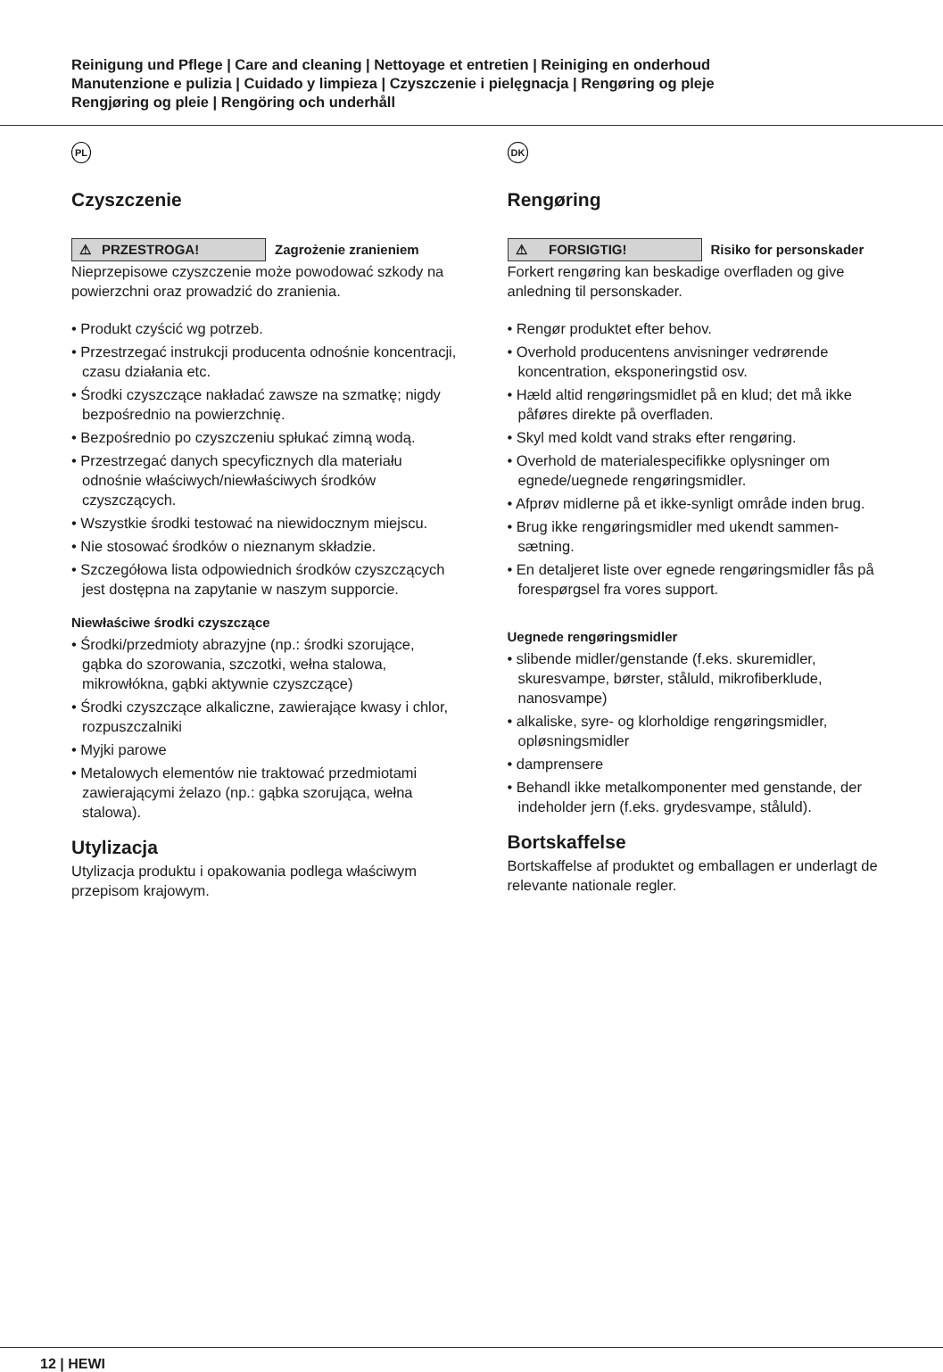Reinigung und Pflege | Care and cleaning | Nettoyage et entretien | Reiniging en onderhoud
Manutenzione e pulizia | Cuidado y limpieza | Czyszczenie i pielęgnacja | Rengøring og pleje
Rengjøring og pleie | Rengöring och underhåll
PL
Czyszczenie
⚠ PRZESTROGA!
Zagrożenie zranieniem
Nieprzepisowe czyszczenie może powodować szkody na powierzchni oraz prowadzić do zranienia.
• Produkt czyścić wg potrzeb.
• Przestrzegać instrukcji producenta odnośnie koncentracji, czasu działania etc.
• Środki czyszczące nakładać zawsze na szmatkę; nigdy bezpośrednio na powierzchnię.
• Bezpośrednio po czyszczeniu spłukać zimną wodą.
• Przestrzegać danych specyficznych dla materiału odnośnie właściwych/niewłaściwych środków czyszczących.
• Wszystkie środki testować na niewidocznym miejscu.
• Nie stosować środków o nieznanym składzie.
• Szczegółowa lista odpowiednich środków czyszczących jest dostępna na zapytanie w naszym supporcie.
Niewłaściwe środki czyszczące
• Środki/przedmioty abrazyjne (np.: środki szorujące, gąbka do szorowania, szczotki, wełna stalowa, mikrowłókna, gąbki aktywnie czyszczące)
• Środki czyszczące alkaliczne, zawierające kwasy i chlor, rozpuszczalniki
• Myjki parowe
• Metalowych elementów nie traktować przedmiotami zawierającymi żelazo (np.: gąbka szorująca, wełna stalowa).
Utylizacja
Utylizacja produktu i opakowania podlega właściwym przepisom krajowym.
DK
Rengøring
⚠ FORSIGTIG!
Risiko for personskader
Forkert rengøring kan beskadige overfladen og give anledning til personskader.
• Rengør produktet efter behov.
• Overhold producentens anvisninger vedrørende koncentration, eksponeringstid osv.
• Hæld altid rengøringsmidlet på en klud; det må ikke påføres direkte på overfladen.
• Skyl med koldt vand straks efter rengøring.
• Overhold de materialespecifikke oplysninger om egnede/uegnede rengøringsmidler.
• Afprøv midlerne på et ikke-synligt område inden brug.
• Brug ikke rengøringsmidler med ukendt sammen-sætning.
• En detaljeret liste over egnede rengøringsmidler fås på forespørgsel fra vores support.
Uegnede rengøringsmidler
• slibende midler/genstande (f.eks. skuremidler, skuresvampe, børster, ståluld, mikrofiberklude, nanosvampe)
• alkaliske, syre- og klorholdige rengøringsmidler, opløsningsmidler
• damprensere
• Behandl ikke metalkomponenter med genstande, der indeholder jern (f.eks. grydesvampe, ståluld).
Bortskaffelse
Bortskaffelse af produktet og emballagen er underlagt de relevante nationale regler.
12 | HEWI